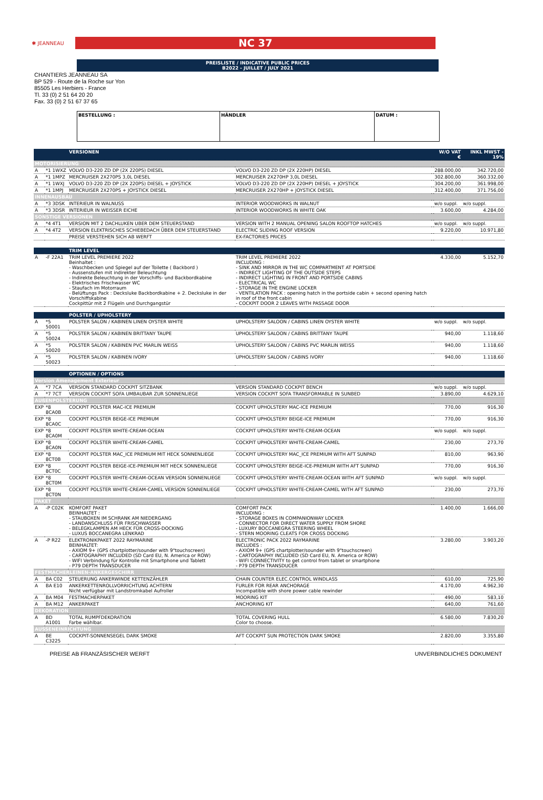✱ JEANNEAU
NC 37
PREISLISTE / INDICATIVE PUBLIC PRICES
B2022 - JUILLET / JULY 2021
CHANTIERS JEANNEAU SA
BP 529 - Route de la Roche sur Yon
85505 Les Herbiers - France
Tl. 33 (0) 2 51 64 20 20
Fax. 33 (0) 2 51 67 37 65
| BESTELLUNG : | HÄNDLER | DATUM : |
| | | VERSIONEN | | | W/O VAT € | INKL MWST - 19% |
| MOTORISIERUNG | | | | | | |
| A | *1 1WXZ | VOLVO D3-220 ZD DP (2X 220PS) DIESEL | VOLVO D3-220 ZD DP (2X 220HP) DIESEL | | 288.000,00 | 342.720,00 |
| A | *1 1MPZ | MERCRUISER 2X270PS 3,0L DIESEL | MERCRUISER 2X270HP 3,0L DIESEL | | 302.800,00 | 360.332,00 |
| A | *1 1WXJ | VOLVO D3-220 ZD DP (2X 220PS) DIESEL + JOYSTICK | VOLVO D3-220 ZD DP (2X 220HP) DIESEL + JOYSTICK | | 304.200,00 | 361.998,00 |
| A | *1 1MPJ | MERCRUISER 2X270PS + JOYSTICK DIESEL | MERCRUISER 2X270HP + JOYSTICK DIESEL | | 312.400,00 | 371.756,00 |
| INNENAUSBAU | | | | | | |
| A | *3 3DSK | INTERIEUR IN WALNUSS | INTERIOR WOODWORKS IN WALNUT | | w/o suppl. | w/o suppl. |
| A | *3 3DSR | INTERIEUR IN WEISSER EICHE | INTERIOR WOODWORKS IN WHITE OAK | | 3.600,00 | 4.284,00 |
| SONSTIGE VERSIONEN | | | | | | |
| A | *4 4T1 | VERSION MIT 2 DACHLUKEN UBER DEM STEUERSTAND | VERSION WITH 2 MANUAL OPENING SALON ROOFTOP HATCHES | | w/o suppl. | w/o suppl. |
| A | *4 4T2 | VERSION ELEKTRISCHES SCHIEBEDACH ÜBER DEM STEUERSTAND | ELECTRIC SLIDING ROOF VERSION | | 9.220,00 | 10.971,80 |
| | | PREISE VERSTEHEN SICH AB WERFT | EX-FACTORIES PRICES | | | |
| | | TRIM LEVEL | | | | |
| A | -F 22A1 | TRIM LEVEL PREMIERE 2022 Beinhaltet : - Waschbecken und Spiegel auf der Toilette ( Backbord ) - Aussenstufen mit indirekter Beleuchtung - Indirekte Beleuchtung in der Vorschiffs- und Backbordkabine - Elektrisches Frischwasser WC - Staufach im Motorraum - Belüftungs Pack : Decksluke Backbordkabine + 2. Decksluke in der Vorschiffskabine Cockpittür mit 2 Flügeln und Durchgangstür | TRIM LEVEL PREMIERE 2022 INCLUDING : - SINK AND MIRROR IN THE WC COMPARTMENT AT PORTSIDE - INDIRECT LIGHTING OF THE OUTSIDE STEPS - INDIRECT LIGHTING IN FRONT AND PORTSIDE CABINS - ELECTRICAL WC - STORAGE IN THE ENGINE LOCKER - VENTILATION PACK : opening hatch in the portside cabin + second opening hatch in roof of the front cabin - COCKPIT DOOR 2 LEAVES WITH PASSAGE DOOR | | 4.330,00 | 5.152,70 |
| | | POLSTER / UPHOLSTERY | | | | |
| A | *5 50001 | POLSTER SALON / KABINEN LINEN OYSTER WHITE | UPHOLSTERY SALOON / CABINS LINEN OYSTER WHITE | | w/o suppl. | w/o suppl. |
| A | *5 50024 | POLSTER SALON / KABINEN BRITTANY TAUPE | UPHOLSTERY SALOON / CABINS BRITTANY TAUPE | | 940,00 | 1.118,60 |
| A | *5 50020 | POLSTER SALON / KABINEN PVC MARLIN WEISS | UPHOLSTERY SALOON / CABINS PVC MARLIN WEISS | | 940,00 | 1.118,60 |
| A | *5 50023 | POLSTER SALON / KABINEN IVORY | UPHOLSTERY SALOON / CABINS IVORY | | 940,00 | 1.118,60 |
| | | OPTIONEN / OPTIONS | | | | |
| Version Amenagement Exterieur | | | | | | |
| A | *7 7CA | VERSION STANDARD COCKPIT SITZBANK | VERSION STANDARD COCKPIT BENCH | | w/o suppl. | w/o suppl. |
| A | *7 7CT | VERSION COCKPIT SOFA UMBAUBAR ZUR SONNENLIEGE | VERSION COCKPIT SOFA TRANSFORMABLE IN SUNBED | | 3.890,00 | 4.629,10 |
| AUßENPOLSTERUNG | | | | | | |
| EXP | *8 8CA0B | COCKPIT POLSTER MAC-ICE PREMIUM | COCKPIT UPHOLSTERY MAC-ICE PREMIUM | | 770,00 | 916,30 |
| EXP | *8 8CA0C | COCKPIT POLSTER BEIGE-ICE PREMIUM | COCKPIT UPHOLSTERY BEIGE-ICE PREMIUM | | 770,00 | 916,30 |
| EXP | *8 8CA0M | COCKPIT POLSTER WHITE-CREAM-OCEAN | COCKPIT UPHOLSTERY WHITE-CREAM-OCEAN | | w/o suppl. | w/o suppl. |
| EXP | *8 8CA0N | COCKPIT POLSTER WHITE-CREAM-CAMEL | COCKPIT UPHOLSTERY WHITE-CREAM-CAMEL | | 230,00 | 273,70 |
| EXP | *8 8CT0B | COCKPIT POLSTER MAC_ICE PREMIUM MIT HECK SONNENLIEGE | COCKPIT UPHOLSTERY MAC_ICE PREMIUM WITH AFT SUNPAD | | 810,00 | 963,90 |
| EXP | *8 8CT0C | COCKPIT POLSTER BEIGE-ICE-PREMIUM MIT HECK SONNENLIEGE | COCKPIT UPHOLSTERY BEIGE-ICE-PREMIUM WITH AFT SUNPAD | | 770,00 | 916,30 |
| EXP | *8 8CT0M | COCKPIT POLSTER WHITE-CREAM-OCEAN VERSION SONNENLIEGE | COCKPIT UPHOLSTERY WHITE-CREAM-OCEAN WITH AFT SUNPAD | | w/o suppl. | w/o suppl. |
| EXP | *8 8CT0N | COCKPIT POLSTER WHITE-CREAM-CAMEL VERSION SONNENLIEGE | COCKPIT UPHOLSTERY WHITE-CREAM-CAMEL WITH AFT SUNPAD | | 230,00 | 273,70 |
| PAKET | | | | | | |
| A | -P C02K | KOMFORT PAKET BEINHALTET : - STAUBOXEN IM SCHRANK AM NIEDERGANG - LANDANSCHLUSS FÜR FRISCHWASSER - BELEGKLAMPEN AM HECK FÜR CROSS-DOCKING - LUXUS BOCCANEGRA LENKRAD | COMFORT PACK INCLUDING : - STORAGE BOXES IN COMPANIONWAY LOCKER - CONNECTOR FOR DIRECT WATER SUPPLY FROM SHORE - LUXURY BOCCANEGRA STEERING WHEEL - STERN MOORING CLEATS FOR CROSS DOCKING | | 1.400,00 | 1.666,00 |
| A | -P R22 | ELEKTRONIKPAKET 2022 RAYMARINE BEINHALTET: - AXIOM 9+ (GPS chartplotter/sounder with 9"touchscreen) - CARTOGRAPHY INCLUDED (SD Card EU, N. America or ROW) - WIFI Verbindung für Kontrolle mit Smartphone und Tablett - P79 DEPTH TRANSDUCER | ELECTRONIC PACK 2022 RAYMARINE INCLUDES : - AXIOM 9+ (GPS chartplotter/sounder with 9"touchscreen) - CARTOGRAPHY INCLUDED (SD Card EU, N. America or ROW) - WIFI CONNECTIVITY to get control from tablet or smartphone - P79 DEPTH TRANSDUCER | | 3.280,00 | 3.903,20 |
| FESTMACHERLEINEN-ANKERGESCHIRR | | | | | | |
| A | BA C02 | STEUERUNG ANKERWINDE KETTENZÄHLER | CHAIN COUNTER ELEC.CONTROL WINDLASS | | 610,00 | 725,90 |
| A | BA E10 | ANKERKETTENROLLVORRICHTUNG ACHTERN Nicht verfügbar mit Landstromkabel Aufroller | FURLER FOR REAR ANCHORAGE Incompatible with shore power cable rewinder | | 4.170,00 | 4.962,30 |
| A | BA M04 | FESTMACHERPAKET | MOORING KIT | | 490,00 | 583,10 |
| A | BA M12 | ANKERPAKET | ANCHORING KIT | | 640,00 | 761,60 |
| DEKORATION | | | | | | |
| A | BD A1001 | TOTAL RUMPFDEKORATION Farbe wählbar. | TOTAL COVERING HULL Color to choose. | | 6.580,00 | 7.830,20 |
| AUSSENEINRICHTUNG | | | | | | |
| A | BE C3225 | COCKPIT-SONNENSEGEL DARK SMOKE | AFT COCKPIT SUN PROTECTION DARK SMOKE | | 2.820,00 | 3.355,80 |
PREISE AB FRANZÄSISCHER WERFT UNVERBINDLICHES DOKUMENT